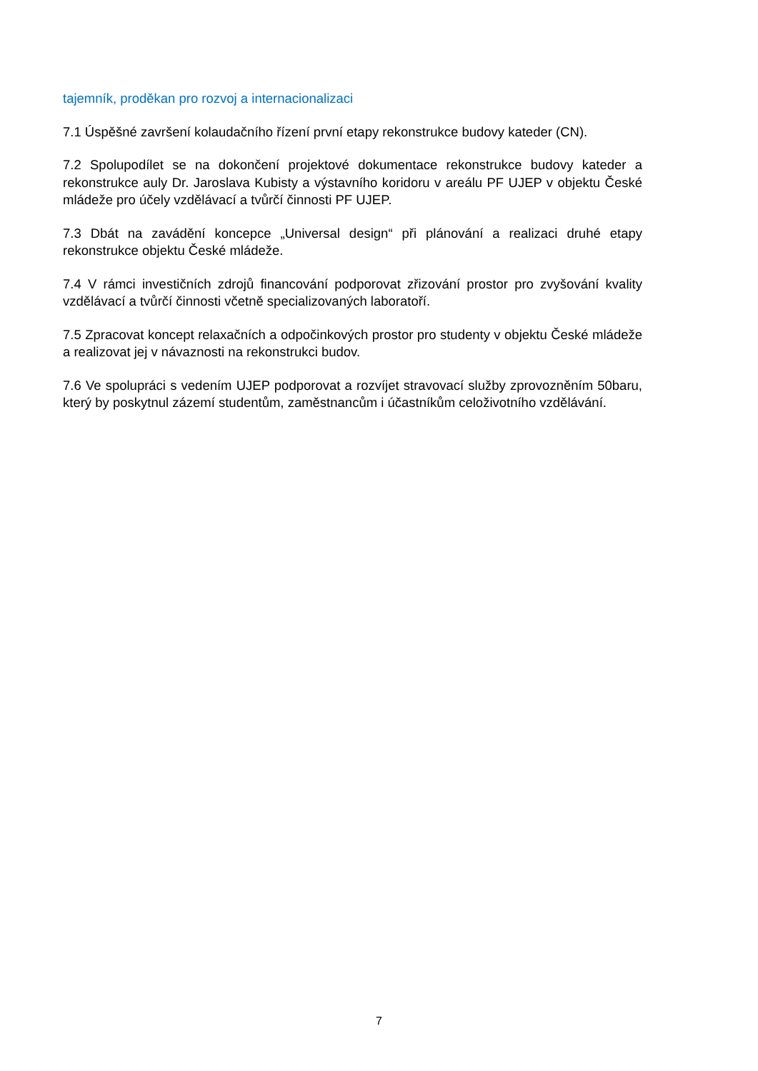tajemník, proděkan pro rozvoj a internacionalizaci
7.1 Úspěšné završení kolaudačního řízení první etapy rekonstrukce budovy kateder (CN).
7.2 Spolupodílet se na dokončení projektové dokumentace rekonstrukce budovy kateder a rekonstrukce auly Dr. Jaroslava Kubisty a výstavního koridoru v areálu PF UJEP v objektu České mládeže pro účely vzdělávací a tvůrčí činnosti PF UJEP.
7.3 Dbát na zavádění koncepce „Universal design“ při plánování a realizaci druhé etapy rekonstrukce objektu České mládeže.
7.4 V rámci investičních zdrojů financování podporovat zřizování prostor pro zvyšování kvality vzdělávací a tvůrčí činnosti včetně specializovaných laboratoří.
7.5 Zpracovat koncept relaxačních a odpočinkových prostor pro studenty v objektu České mládeže a realizovat jej v návaznosti na rekonstrukci budov.
7.6 Ve spolupráci s vedením UJEP podporovat a rozvíjet stravovací služby zprovozněním 50baru, který by poskytnul zázemí studentům, zaměstnancům i účastníkům celoživotního vzdělávání.
7